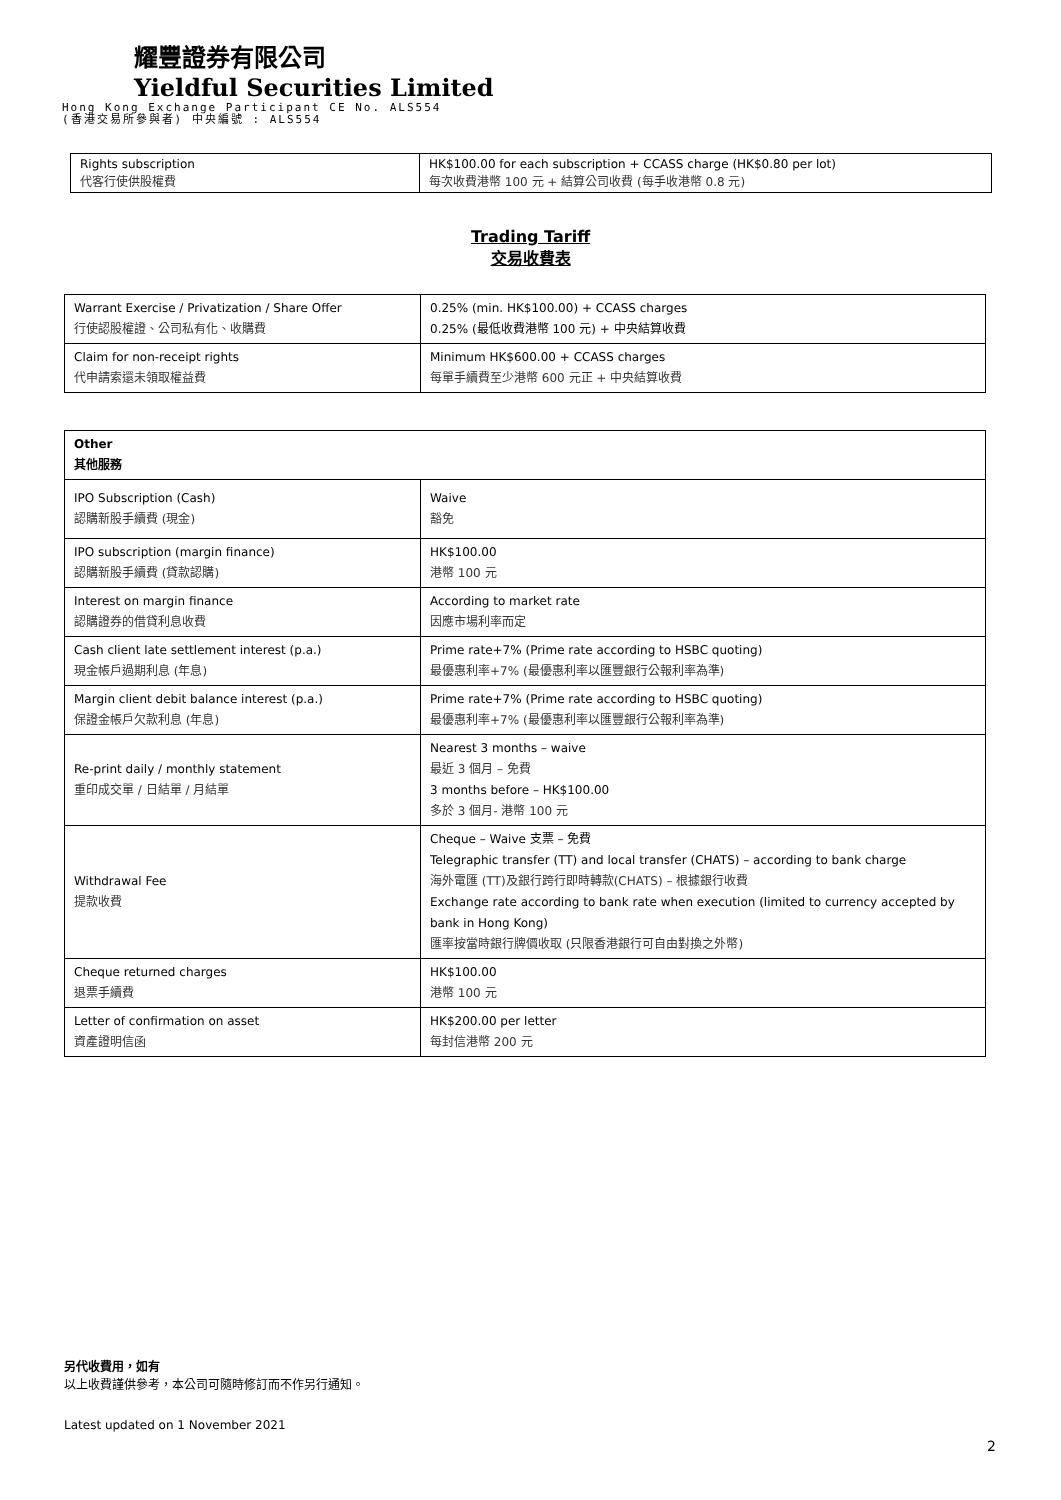耀豐證券有限公司
Yieldful Securities Limited
Hong Kong Exchange Participant CE No. ALS554
(香港交易所參與者) 中央編號 : ALS554
| Rights subscription 代客行使供股權費 | HK$100.00 for each subscription + CCASS charge (HK$0.80 per lot) 每次收費港幣 100 元 + 結算公司收費 (每手收港幣 0.8 元) |
Trading Tariff
交易收費表
| Warrant Exercise / Privatization / Share Offer 行使認股權證、公司私有化、收購費 | 0.25% (min. HK$100.00) + CCASS charges 0.25% (最低收費港幣 100 元) + 中央結算收費 |
| Claim for non-receipt rights 代申請索還未領取權益費 | Minimum HK$600.00 + CCASS charges 每單手續費至少港幣 600 元正 + 中央結算收費 |
| Other 其他服務 | |
| IPO Subscription (Cash) 認購新股手續費 (現金) | Waive 豁免 |
| IPO subscription (margin finance) 認購新股手續費 (貸款認購) | HK$100.00 港幣 100 元 |
| Interest on margin finance 認購證券的借貸利息收費 | According to market rate 因應市場利率而定 |
| Cash client late settlement interest (p.a.) 現金帳戶過期利息 (年息) | Prime rate+7% (Prime rate according to HSBC quoting) 最優惠利率+7% (最優惠利率以匯豐銀行公報利率為準) |
| Margin client debit balance interest (p.a.) 保證金帳戶欠款利息 (年息) | Prime rate+7% (Prime rate according to HSBC quoting) 最優惠利率+7% (最優惠利率以匯豐銀行公報利率為準) |
| Re-print daily / monthly statement 重印成交單 / 日結單 / 月結單 | Nearest 3 months – waive 最近 3 個月 – 免費 3 months before – HK$100.00 多於 3 個月- 港幣 100 元 |
| Withdrawal Fee 提款收費 | Cheque – Waive 支票 – 免費 Telegraphic transfer (TT) and local transfer (CHATS) – according to bank charge 海外電匯 (TT)及銀行跨行即時轉款(CHATS) – 根據銀行收費 Exchange rate according to bank rate when execution (limited to currency accepted by bank in Hong Kong) 匯率按當時銀行牌價收取 (只限香港銀行可自由對換之外幣) |
| Cheque returned charges 退票手續費 | HK$100.00 港幣 100 元 |
| Letter of confirmation on asset 資產證明信函 | HK$200.00 per letter 每封信港幣 200 元 |
另代收費用，如有
以上收費謹供參考，本公司可隨時修訂而不作另行通知。
Latest updated on 1 November 2021
2